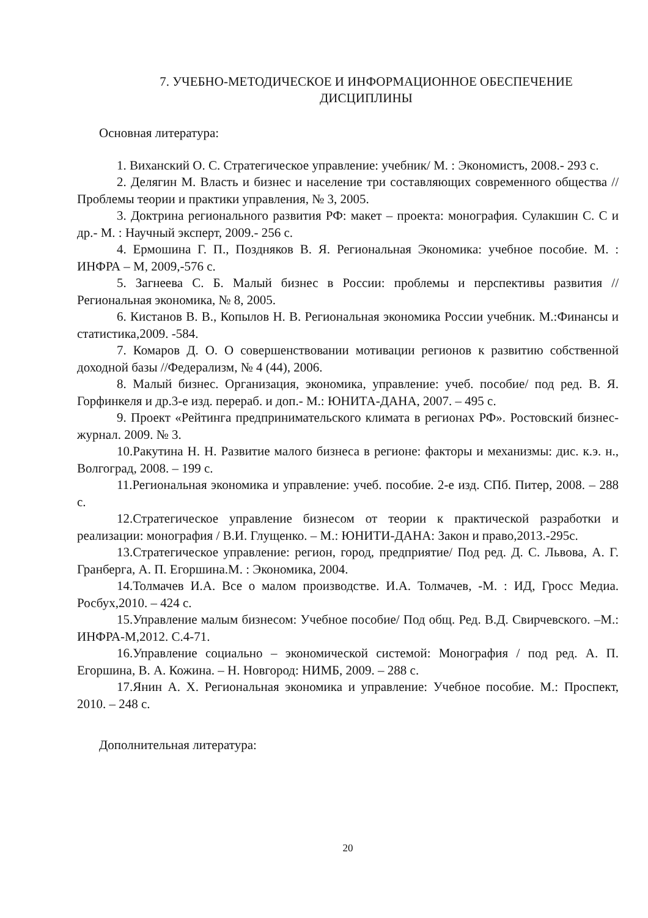7. УЧЕБНО-МЕТОДИЧЕСКОЕ И ИНФОРМАЦИОННОЕ ОБЕСПЕЧЕНИЕ ДИСЦИПЛИНЫ
Основная литература:
1. Виханский О. С. Стратегическое управление: учебник/ М. : Экономистъ, 2008.- 293 с.
2. Делягин М. Власть и бизнес и население три составляющих современного общества // Проблемы теории и практики управления, № 3, 2005.
3. Доктрина регионального развития РФ: макет – проекта: монография. Сулакшин С. С и др.- М. : Научный эксперт, 2009.- 256 с.
4. Ермошина Г. П., Поздняков В. Я. Региональная Экономика: учебное пособие. М. : ИНФРА – М, 2009,-576 с.
5. Загнеева С. Б. Малый бизнес в России: проблемы и перспективы развития //Региональная экономика, № 8, 2005.
6. Кистанов В. В., Копылов Н. В. Региональная экономика России учебник. М.:Финансы и статистика,2009. -584.
7. Комаров Д. О. О совершенствовании мотивации регионов к развитию собственной доходной базы //Федерализм, № 4 (44), 2006.
8. Малый бизнес. Организация, экономика, управление: учеб. пособие/ под ред. В. Я. Горфинкеля и др.3-е изд. перераб. и доп.- М.: ЮНИТА-ДАНА, 2007. – 495 с.
9. Проект «Рейтинга предпринимательского климата в регионах РФ». Ростовский бизнес-журнал. 2009. № 3.
10.Ракутина Н. Н. Развитие малого бизнеса в регионе: факторы и механизмы: дис. к.э. н., Волгоград, 2008. – 199 с.
11.Региональная экономика и управление: учеб. пособие. 2-е изд. СПб. Питер, 2008. – 288 с.
12.Стратегическое управление бизнесом от теории к практической разработки и реализации: монография / В.И. Глущенко. – М.: ЮНИТИ-ДАНА: Закон и право,2013.-295с.
13.Стратегическое управление: регион, город, предприятие/ Под ред. Д. С. Львова, А. Г. Гранберга, А. П. Егоршина.М. : Экономика, 2004.
14.Толмачев И.А. Все о малом производстве. И.А. Толмачев, -М. : ИД, Гросс Медиа. Росбух,2010. – 424 с.
15.Управление малым бизнесом: Учебное пособие/ Под общ. Ред. В.Д. Свирчевского. –М.: ИНФРА-М,2012. С.4-71.
16.Управление социально – экономической системой: Монография / под ред. А. П. Егоршина, В. А. Кожина. – Н. Новгород: НИМБ, 2009. – 288 с.
17.Янин А. Х. Региональная экономика и управление: Учебное пособие. М.: Проспект, 2010. – 248 с.
Дополнительная литература:
20